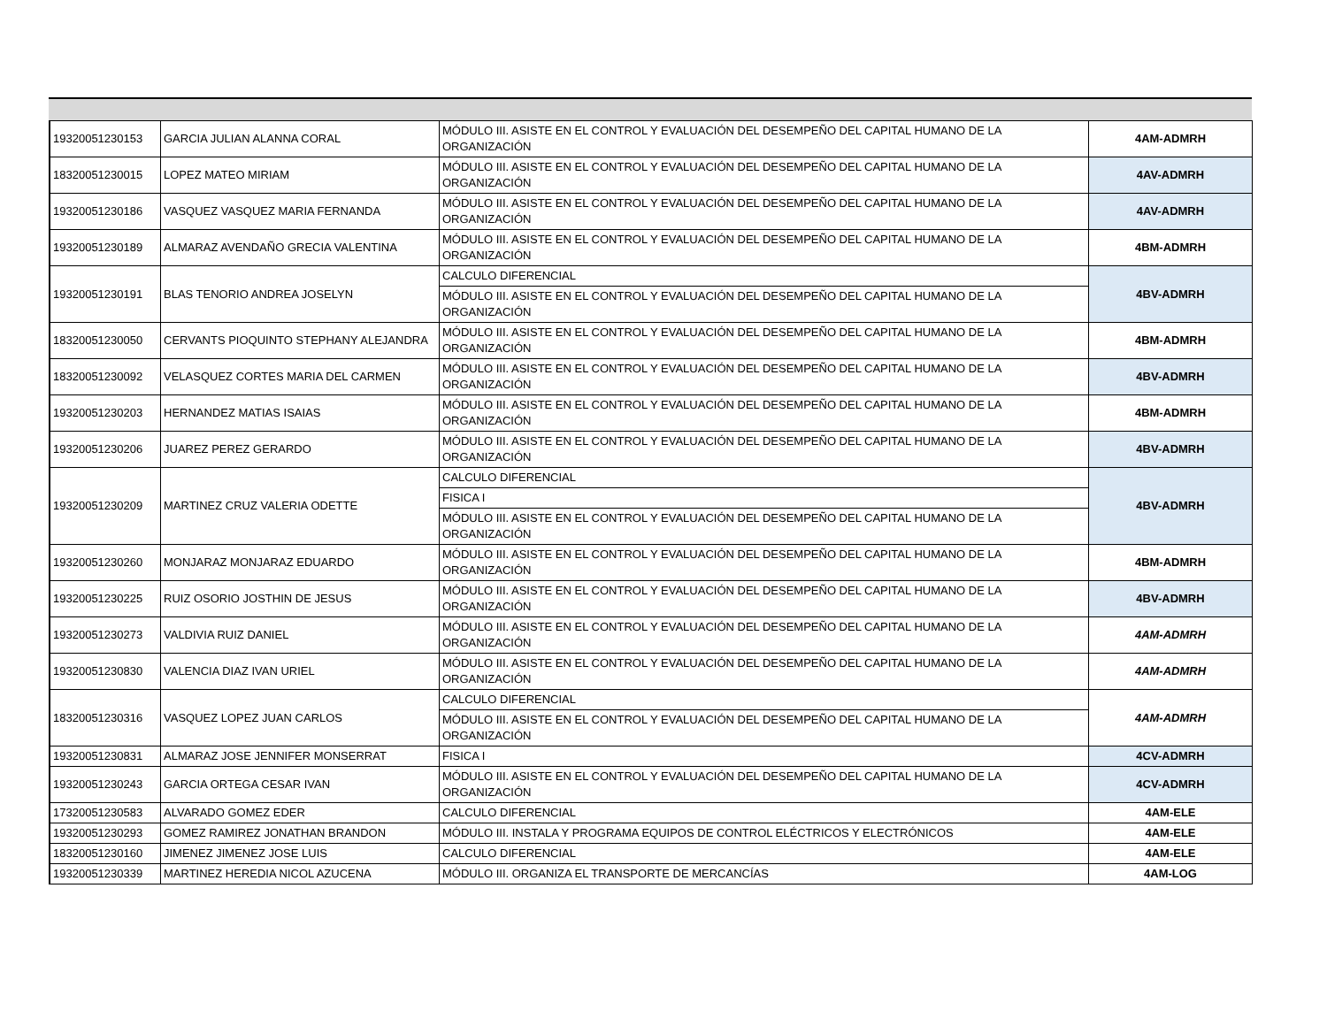| 19320051230153 | GARCIA JULIAN ALANNA CORAL | MÓDULO III. ASISTE EN EL CONTROL Y EVALUACIÓN DEL DESEMPEÑO DEL CAPITAL HUMANO DE LA ORGANIZACIÓN | 4AM-ADMRH |
| 18320051230015 | LOPEZ MATEO MIRIAM | MÓDULO III. ASISTE EN EL CONTROL Y EVALUACIÓN DEL DESEMPEÑO DEL CAPITAL HUMANO DE LA ORGANIZACIÓN | 4AV-ADMRH |
| 19320051230186 | VASQUEZ VASQUEZ MARIA FERNANDA | MÓDULO III. ASISTE EN EL CONTROL Y EVALUACIÓN DEL DESEMPEÑO DEL CAPITAL HUMANO DE LA ORGANIZACIÓN | 4AV-ADMRH |
| 19320051230189 | ALMARAZ AVENDAÑO GRECIA VALENTINA | MÓDULO III. ASISTE EN EL CONTROL Y EVALUACIÓN DEL DESEMPEÑO DEL CAPITAL HUMANO DE LA ORGANIZACIÓN | 4BM-ADMRH |
| 19320051230191 | BLAS TENORIO ANDREA JOSELYN | CALCULO DIFERENCIAL | 4BV-ADMRH |
| | | MÓDULO III. ASISTE EN EL CONTROL Y EVALUACIÓN DEL DESEMPEÑO DEL CAPITAL HUMANO DE LA ORGANIZACIÓN | |
| 18320051230050 | CERVANTS PIOQUINTO STEPHANY ALEJANDRA | MÓDULO III. ASISTE EN EL CONTROL Y EVALUACIÓN DEL DESEMPEÑO DEL CAPITAL HUMANO DE LA ORGANIZACIÓN | 4BM-ADMRH |
| 18320051230092 | VELASQUEZ CORTES MARIA DEL CARMEN | MÓDULO III. ASISTE EN EL CONTROL Y EVALUACIÓN DEL DESEMPEÑO DEL CAPITAL HUMANO DE LA ORGANIZACIÓN | 4BV-ADMRH |
| 19320051230203 | HERNANDEZ MATIAS ISAIAS | MÓDULO III. ASISTE EN EL CONTROL Y EVALUACIÓN DEL DESEMPEÑO DEL CAPITAL HUMANO DE LA ORGANIZACIÓN | 4BM-ADMRH |
| 19320051230206 | JUAREZ PEREZ GERARDO | MÓDULO III. ASISTE EN EL CONTROL Y EVALUACIÓN DEL DESEMPEÑO DEL CAPITAL HUMANO DE LA ORGANIZACIÓN | 4BV-ADMRH |
| 19320051230209 | MARTINEZ CRUZ VALERIA ODETTE | CALCULO DIFERENCIAL | 4BV-ADMRH |
| | | FISICA I | |
| | | MÓDULO III. ASISTE EN EL CONTROL Y EVALUACIÓN DEL DESEMPEÑO DEL CAPITAL HUMANO DE LA ORGANIZACIÓN | |
| 19320051230260 | MONJARAZ MONJARAZ EDUARDO | MÓDULO III. ASISTE EN EL CONTROL Y EVALUACIÓN DEL DESEMPEÑO DEL CAPITAL HUMANO DE LA ORGANIZACIÓN | 4BM-ADMRH |
| 19320051230225 | RUIZ OSORIO JOSTHIN DE JESUS | MÓDULO III. ASISTE EN EL CONTROL Y EVALUACIÓN DEL DESEMPEÑO DEL CAPITAL HUMANO DE LA ORGANIZACIÓN | 4BV-ADMRH |
| 19320051230273 | VALDIVIA RUIZ DANIEL | MÓDULO III. ASISTE EN EL CONTROL Y EVALUACIÓN DEL DESEMPEÑO DEL CAPITAL HUMANO DE LA ORGANIZACIÓN | 4AM-ADMRH |
| 19320051230830 | VALENCIA DIAZ IVAN URIEL | MÓDULO III. ASISTE EN EL CONTROL Y EVALUACIÓN DEL DESEMPEÑO DEL CAPITAL HUMANO DE LA ORGANIZACIÓN | 4AM-ADMRH |
| 18320051230316 | VASQUEZ LOPEZ JUAN CARLOS | CALCULO DIFERENCIAL | 4AM-ADMRH |
| | | MÓDULO III. ASISTE EN EL CONTROL Y EVALUACIÓN DEL DESEMPEÑO DEL CAPITAL HUMANO DE LA ORGANIZACIÓN | |
| 19320051230831 | ALMARAZ JOSE JENNIFER MONSERRAT | FISICA I | 4CV-ADMRH |
| 19320051230243 | GARCIA ORTEGA CESAR IVAN | MÓDULO III. ASISTE EN EL CONTROL Y EVALUACIÓN DEL DESEMPEÑO DEL CAPITAL HUMANO DE LA ORGANIZACIÓN | 4CV-ADMRH |
| 17320051230583 | ALVARADO GOMEZ EDER | CALCULO DIFERENCIAL | 4AM-ELE |
| 19320051230293 | GOMEZ RAMIREZ JONATHAN BRANDON | MÓDULO III. INSTALA Y PROGRAMA EQUIPOS DE CONTROL ELÉCTRICOS Y ELECTRÓNICOS | 4AM-ELE |
| 18320051230160 | JIMENEZ JIMENEZ JOSE LUIS | CALCULO DIFERENCIAL | 4AM-ELE |
| 19320051230339 | MARTINEZ HEREDIA NICOL AZUCENA | MÓDULO III. ORGANIZA EL TRANSPORTE DE MERCANCÍAS | 4AM-LOG |